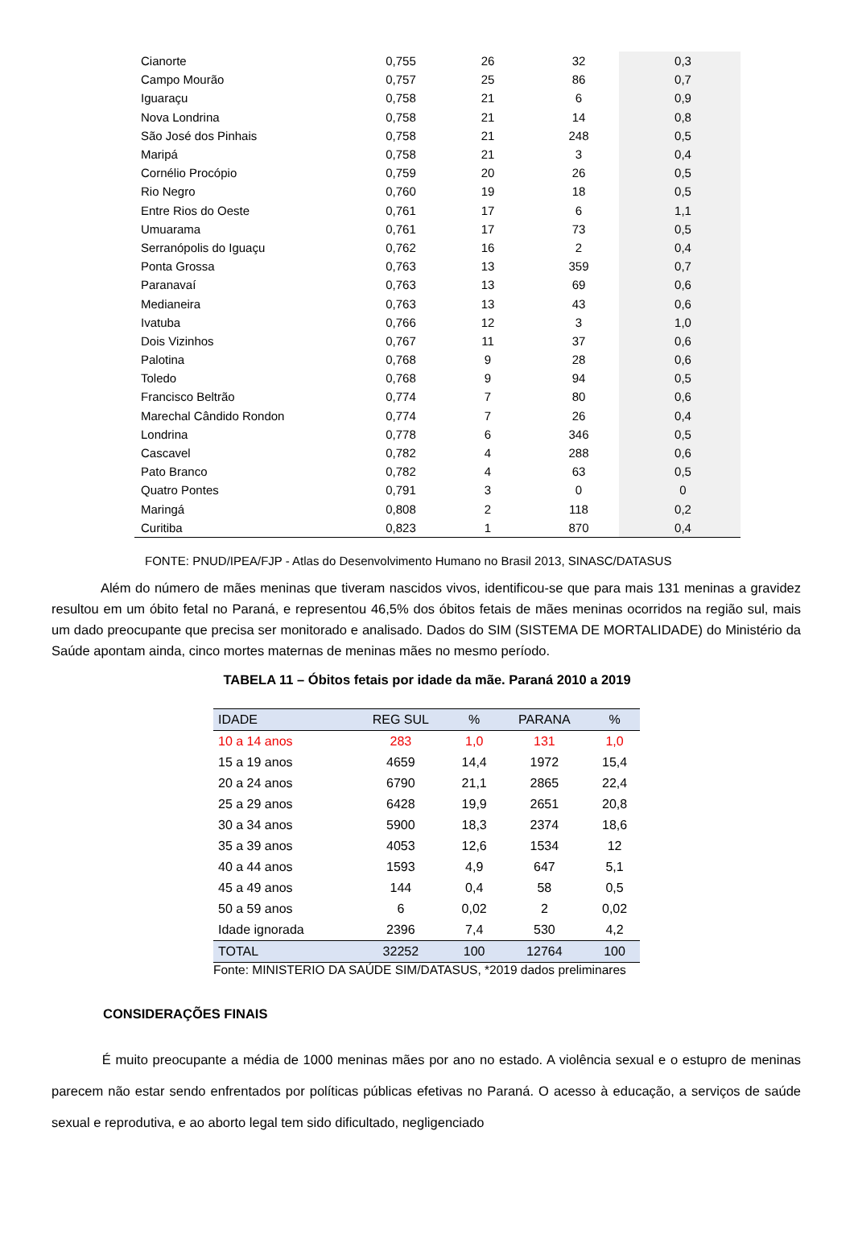| Cianorte | 0,755 | 26 | 32 | 0,3 |
| Campo Mourão | 0,757 | 25 | 86 | 0,7 |
| Iguaraçu | 0,758 | 21 | 6 | 0,9 |
| Nova Londrina | 0,758 | 21 | 14 | 0,8 |
| São José dos Pinhais | 0,758 | 21 | 248 | 0,5 |
| Maripá | 0,758 | 21 | 3 | 0,4 |
| Cornélio Procópio | 0,759 | 20 | 26 | 0,5 |
| Rio Negro | 0,760 | 19 | 18 | 0,5 |
| Entre Rios do Oeste | 0,761 | 17 | 6 | 1,1 |
| Umuarama | 0,761 | 17 | 73 | 0,5 |
| Serranópolis do Iguaçu | 0,762 | 16 | 2 | 0,4 |
| Ponta Grossa | 0,763 | 13 | 359 | 0,7 |
| Paranavaí | 0,763 | 13 | 69 | 0,6 |
| Medianeira | 0,763 | 13 | 43 | 0,6 |
| Ivatuba | 0,766 | 12 | 3 | 1,0 |
| Dois Vizinhos | 0,767 | 11 | 37 | 0,6 |
| Palotina | 0,768 | 9 | 28 | 0,6 |
| Toledo | 0,768 | 9 | 94 | 0,5 |
| Francisco Beltrão | 0,774 | 7 | 80 | 0,6 |
| Marechal Cândido Rondon | 0,774 | 7 | 26 | 0,4 |
| Londrina | 0,778 | 6 | 346 | 0,5 |
| Cascavel | 0,782 | 4 | 288 | 0,6 |
| Pato Branco | 0,782 | 4 | 63 | 0,5 |
| Quatro Pontes | 0,791 | 3 | 0 | 0 |
| Maringá | 0,808 | 2 | 118 | 0,2 |
| Curitiba | 0,823 | 1 | 870 | 0,4 |
FONTE: PNUD/IPEA/FJP - Atlas do Desenvolvimento Humano no Brasil 2013, SINASC/DATASUS
Além do número de mães meninas que tiveram nascidos vivos, identificou-se que para mais 131 meninas a gravidez resultou em um óbito fetal no Paraná, e representou 46,5% dos óbitos fetais de mães meninas ocorridos na região sul, mais um dado preocupante que precisa ser monitorado e analisado. Dados do SIM (SISTEMA DE MORTALIDADE) do Ministério da Saúde apontam ainda, cinco mortes maternas de meninas mães no mesmo período.
TABELA 11 – Óbitos fetais por idade da mãe. Paraná 2010 a 2019
| IDADE | REG SUL | % | PARANA | % |
| --- | --- | --- | --- | --- |
| 10 a 14 anos | 283 | 1,0 | 131 | 1,0 |
| 15 a 19 anos | 4659 | 14,4 | 1972 | 15,4 |
| 20 a 24 anos | 6790 | 21,1 | 2865 | 22,4 |
| 25 a 29 anos | 6428 | 19,9 | 2651 | 20,8 |
| 30 a 34 anos | 5900 | 18,3 | 2374 | 18,6 |
| 35 a 39 anos | 4053 | 12,6 | 1534 | 12 |
| 40 a 44 anos | 1593 | 4,9 | 647 | 5,1 |
| 45 a 49 anos | 144 | 0,4 | 58 | 0,5 |
| 50 a 59 anos | 6 | 0,02 | 2 | 0,02 |
| Idade ignorada | 2396 | 7,4 | 530 | 4,2 |
| TOTAL | 32252 | 100 | 12764 | 100 |
Fonte: MINISTERIO DA SAÚDE SIM/DATASUS, *2019 dados preliminares
CONSIDERAÇÕES FINAIS
É muito preocupante a média de 1000 meninas mães por ano no estado. A violência sexual e o estupro de meninas parecem não estar sendo enfrentados por políticas públicas efetivas no Paraná. O acesso à educação, a serviços de saúde sexual e reprodutiva, e ao aborto legal tem sido dificultado, negligenciado